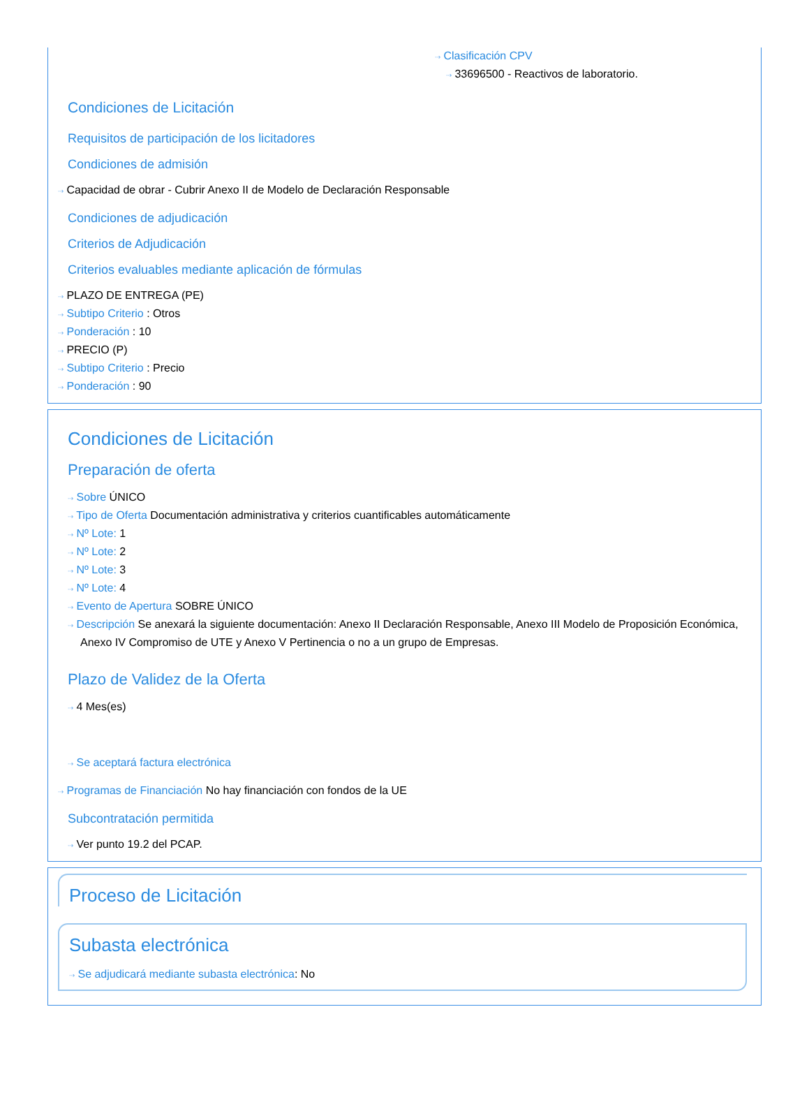⇢ Clasificación CPV
⇢ 33696500 - Reactivos de laboratorio.
Condiciones de Licitación
Requisitos de participación de los licitadores
Condiciones de admisión
⇢ Capacidad de obrar - Cubrir Anexo II de Modelo de Declaración Responsable
Condiciones de adjudicación
Criterios de Adjudicación
Criterios evaluables mediante aplicación de fórmulas
⇢ PLAZO DE ENTREGA (PE)
⇢ Subtipo Criterio : Otros
⇢ Ponderación : 10
⇢ PRECIO (P)
⇢ Subtipo Criterio : Precio
⇢ Ponderación : 90
Condiciones de Licitación
Preparación de oferta
⇢ Sobre ÚNICO
⇢ Tipo de Oferta Documentación administrativa y criterios cuantificables automáticamente
⇢ Nº Lote: 1
⇢ Nº Lote: 2
⇢ Nº Lote: 3
⇢ Nº Lote: 4
⇢ Evento de Apertura SOBRE ÚNICO
⇢ Descripción Se anexará la siguiente documentación: Anexo II Declaración Responsable, Anexo III Modelo de Proposición Económica, Anexo IV Compromiso de UTE y Anexo V Pertinencia o no a un grupo de Empresas.
Plazo de Validez de la Oferta
⇢ 4 Mes(es)
⇢ Se aceptará factura electrónica
⇢ Programas de Financiación No hay financiación con fondos de la UE
Subcontratación permitida
⇢ Ver punto 19.2 del PCAP.
Proceso de Licitación
Subasta electrónica
⇢ Se adjudicará mediante subasta electrónica: No